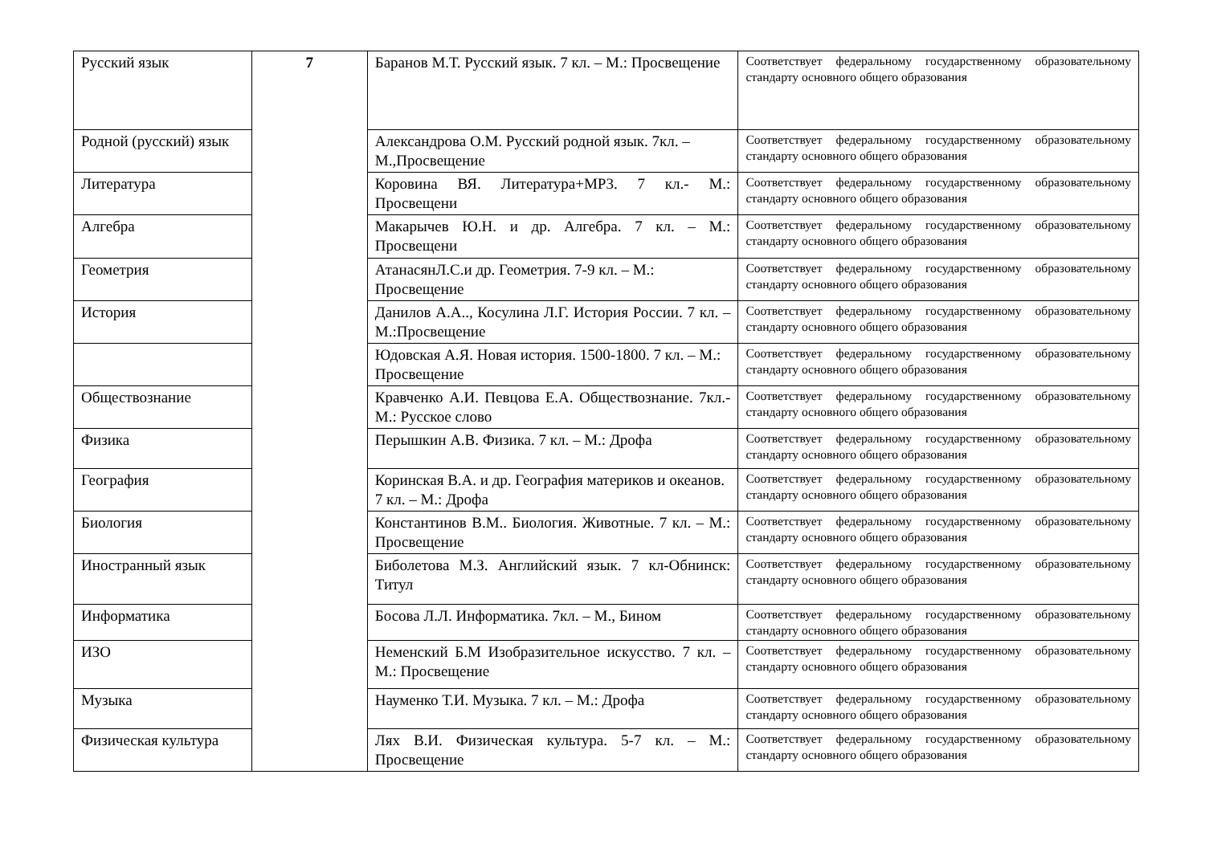| Русский язык | 7 | Баранов М.Т. Русский язык. 7 кл. – М.: Просвещение | Соответствует федеральному государственному образовательному стандарту основного общего образования |
| Родной (русский) язык | | Александрова О.М. Русский родной язык. 7кл. – М.,Просвещение | Соответствует федеральному государственному образовательному стандарту основного общего образования |
| Литература | | Коровина ВЯ. Литература+МР3. 7 кл.- М.: Просвещени | Соответствует федеральному государственному образовательному стандарту основного общего образования |
| Алгебра | | Макарычев Ю.Н. и др. Алгебра. 7 кл. – М.: Просвещени | Соответствует федеральному государственному образовательному стандарту основного общего образования |
| Геометрия | | АтанасянЛ.С.и др. Геометрия. 7-9 кл. – М.: Просвещение | Соответствует федеральному государственному образовательному стандарту основного общего образования |
| История | | Данилов А.А.., Косулина Л.Г. История России. 7 кл. – М.:Просвещение | Соответствует федеральному государственному образовательному стандарту основного общего образования |
| | | Юдовская А.Я. Новая история. 1500-1800. 7 кл. – М.: Просвещение | Соответствует федеральному государственному образовательному стандарту основного общего образования |
| Обществознание | | Кравченко А.И. Певцова Е.А. Обществознание. 7кл.- М.: Русское слово | Соответствует федеральному государственному образовательному стандарту основного общего образования |
| Физика | | Перышкин А.В. Физика. 7 кл. – М.: Дрофа | Соответствует федеральному государственному образовательному стандарту основного общего образования |
| География | | Коринская В.А. и др. География материков и океанов. 7 кл. – М.: Дрофа | Соответствует федеральному государственному образовательному стандарту основного общего образования |
| Биология | | Константинов В.М.. Биология. Животные. 7 кл. – М.: Просвещение | Соответствует федеральному государственному образовательному стандарту основного общего образования |
| Иностранный язык | | Биболетова М.З. Английский язык. 7 кл-Обнинск: Титул | Соответствует федеральному государственному образовательному стандарту основного общего образования |
| Информатика | | Босова Л.Л. Информатика. 7кл. – М., Бином | Соответствует федеральному государственному образовательному стандарту основного общего образования |
| ИЗО | | Неменский Б.М Изобразительное искусство. 7 кл. – М.: Просвещение | Соответствует федеральному государственному образовательному стандарту основного общего образования |
| Музыка | | Науменко Т.И. Музыка. 7 кл. – М.: Дрофа | Соответствует федеральному государственному образовательному стандарту основного общего образования |
| Физическая культура | | Лях В.И. Физическая культура. 5-7 кл. – М.: Просвещение | Соответствует федеральному государственному образовательному стандарту основного общего образования |